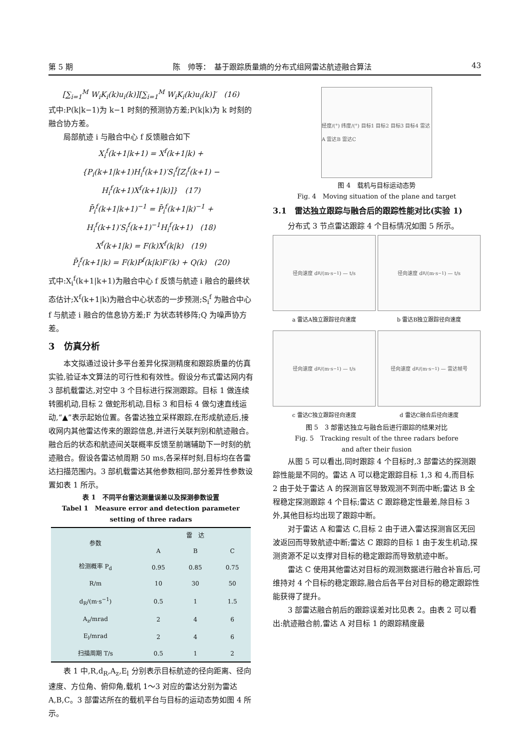第 5 期 陈　帅等：　基于跟踪质量熵的分布式组网雷达航迹融合算法 43
[∑<sub>i=1</sub><sup>M</sup> W<sub>i</sub>K<sub>i</sub>(k)u<sub>i</sub>(k)][∑<sub>i=1</sub><sup>M</sup> W<sub>i</sub>K<sub>i</sub>(k)u<sub>i</sub>(k)]′　(16)
式中:P(k|k−1)为 k−1 时刻的预测协方差;P(k|k)为 k 时刻的融合协方差。
局部航迹 i 与融合中心 f 反馈融合如下
X<sub>i</sub><sup>f</sup>(k+1|k+1) = X<sup>f</sup>(k+1|k) +
{P<sub>i</sub>(k+1|k+1)H<sub>i</sub><sup>f</sup>(k+1)′S<sub>i</sub><sup>f</sup>[Z<sub>i</sub><sup>f</sup>(k+1) −
H<sub>i</sub><sup>f</sup>(k+1)X<sup>f</sup>(k+1|k)]}　(17)
P̄<sub>i</sub><sup>f</sup>(k+1|k+1)<sup>−1</sup> = P̄<sub>i</sub><sup>f</sup>(k+1|k)<sup>−1</sup> +
H<sub>i</sub><sup>f</sup>(k+1)′S<sub>i</sub><sup>f</sup>(k+1)<sup>−1</sup>H<sub>i</sub><sup>f</sup>(k+1)　(18)
X<sup>f</sup>(k+1|k) = F(k)X<sup>f</sup>(k|k)　(19)
P̄<sub>i</sub><sup>f</sup>(k+1|k) = F(k)P<sup>f</sup>(k|k)F′(k) + Q(k)　(20)
式中:X<sub>i</sub><sup>f</sup>(k+1|k+1)为融合中心 f 反馈与航迹 i 融合的最终状态估计;X<sup>f</sup>(k+1|k)为融合中心状态的一步预测;S<sub>i</sub><sup>f</sup> 为融合中心 f 与航迹 i 融合的信息协方差;F 为状态转移阵;Q 为噪声协方差。
3　仿真分析
本文拟通过设计多平台差异化探测精度和跟踪质量的仿真实验,验证本文算法的可行性和有效性。假设分布式雷达网内有 3 部机载雷达,对空中 3 个目标进行探测跟踪。目标 1 做连续转圈机动,目标 2 做蛇形机动,目标 3 和目标 4 做匀速直线运动,“▲”表示起始位置。各雷达独立采样跟踪,在形成航迹后,接收网内其他雷达传来的跟踪信息,并进行关联判别和航迹融合。融合后的状态和航迹间关联概率反馈至前端辅助下一时刻的航迹融合。假设各雷达帧周期 50 ms,各采样时刻,目标均在各雷达扫描范围内。3 部机载雷达其他参数相同,部分差异性参数设置如表 1 所示。
表 1　不同平台雷达测量误差以及探测参数设置
Tabel 1　Measure error and detection parameter
setting of three radars
| 参数 | 雷 达 | | |
| --- | --- | --- | --- |
| | A | B | C |
| 检测概率 P<sub>d</sub> | 0.95 | 0.85 | 0.75 |
| R/m | 10 | 30 | 50 |
| d<sub>R</sub>/(m·s<sup>−1</sup>) | 0.5 | 1 | 1.5 |
| A<sub>z</sub>/mrad | 2 | 4 | 6 |
| E<sub>l</sub>/mrad | 2 | 4 | 6 |
| 扫描周期 T/s | 0.5 | 1 | 2 |
表 1 中,R,d<sub>R</sub>,A<sub>z</sub>,E<sub>l</sub> 分别表示目标航迹的径向距离、径向速度、方位角、俯仰角,载机 1～3 对应的雷达分别为雷达 A,B,C。3 部雷达所在的载机平台与目标的运动态势如图 4 所示。
经度/(°) 纬度/(°) 目标1 目标2 目标3 目标4 雷达A 雷达B 雷达C
图 4　载机与目标运动态势
Fig. 4　Moving situation of the plane and target
3.1　雷达独立跟踪与融合后的跟踪性能对比(实验 1)
分布式 3 节点雷达跟踪 4 个目标情况如图 5 所示。
径向速度 d<sub>R</sub>/(m·s<sup>−1</sup>) — t/s
a 雷达A独立跟踪径向速度
径向速度 d<sub>R</sub>/(m·s<sup>−1</sup>) — t/s
b 雷达B独立跟踪径向速度
径向速度 d<sub>R</sub>/(m·s<sup>−1</sup>) — t/s
c 雷达C独立跟踪径向速度
径向速度 d<sub>R</sub>/(m·s<sup>−1</sup>) — 雷达帧号
d 雷达C融合后径向速度
图 5　3 部雷达独立与融合后进行跟踪的结果对比
Fig. 5　Tracking result of the three radars before
and after their fusion
从图 5 可以看出,同时跟踪 4 个目标时,3 部雷达的探测跟踪性能是不同的。雷达 A 可以稳定跟踪目标 1,3 和 4,而目标 2 由于处于雷达 A 的探测盲区导致观测不到而中断;雷达 B 全程稳定探测跟踪 4 个目标;雷达 C 跟踪稳定性最差,除目标 3 外,其他目标均出现了跟踪中断。
对于雷达 A 和雷达 C,目标 2 由于进入雷达探测盲区无回波返回而导致航迹中断;雷达 C 跟踪的目标 1 由于发生机动,探测资源不足以支撑对目标的稳定跟踪而导致航迹中断。
雷达 C 使用其他雷达对目标的观测数据进行融合补盲后,可维持对 4 个目标的稳定跟踪,融合后各平台对目标的稳定跟踪性能获得了提升。
3 部雷达融合前后的跟踪误差对比见表 2。由表 2 可以看出:航迹融合前,雷达 A 对目标 1 的跟踪精度最